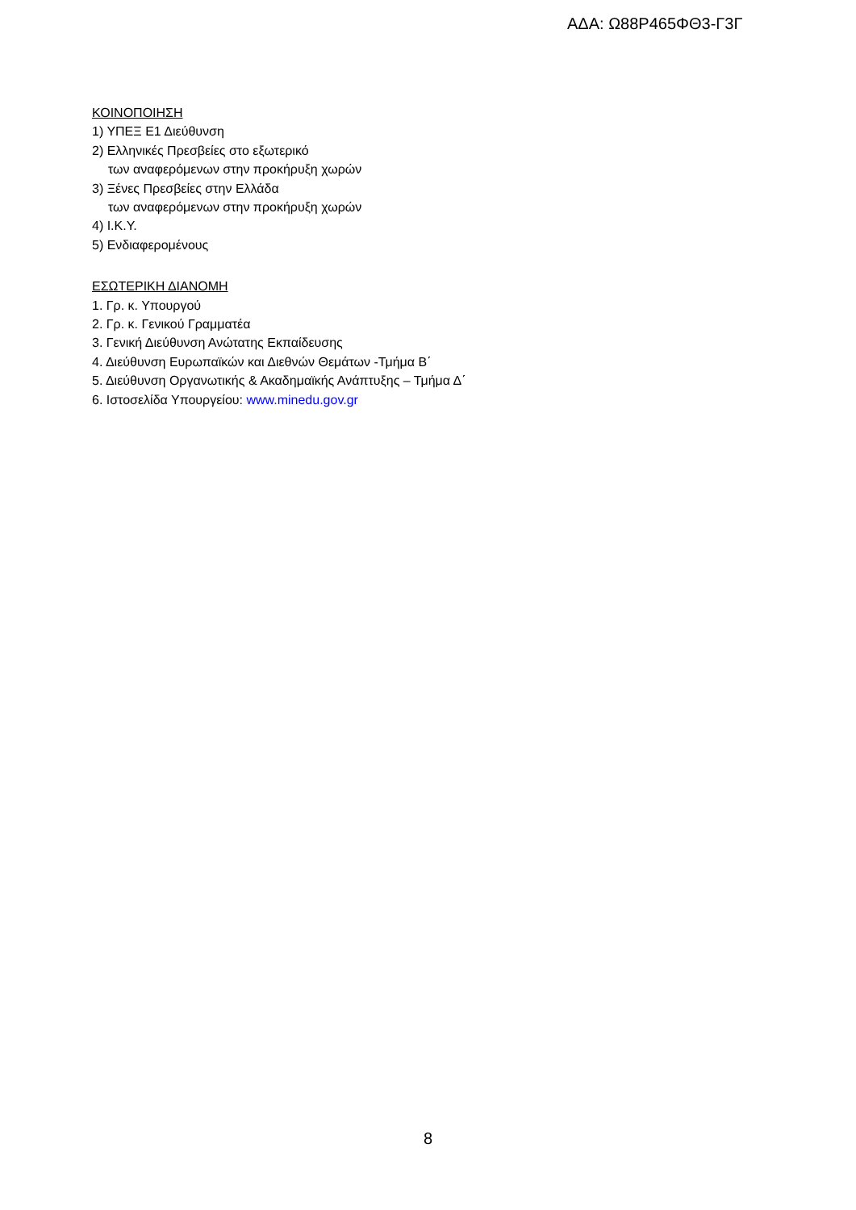ΑΔΑ: Ω88Ρ465ΦΘ3-Γ3Γ
ΚΟΙΝΟΠΟΙΗΣΗ
1) ΥΠΕΞ Ε1 Διεύθυνση
2) Ελληνικές Πρεσβείες στο εξωτερικό
των αναφερόμενων στην προκήρυξη χωρών
3) Ξένες Πρεσβείες στην Ελλάδα
των αναφερόμενων στην προκήρυξη χωρών
4) Ι.Κ.Υ.
5) Ενδιαφερομένους
ΕΣΩΤΕΡΙΚΗ ΔΙΑΝΟΜΗ
1. Γρ. κ. Υπουργού
2. Γρ. κ. Γενικού Γραμματέα
3. Γενική Διεύθυνση Ανώτατης Εκπαίδευσης
4. Διεύθυνση Ευρωπαϊκών και Διεθνών Θεμάτων -Τμήμα Β΄
5. Διεύθυνση Οργανωτικής & Ακαδημαϊκής Ανάπτυξης – Τμήμα Δ΄
6. Ιστοσελίδα Υπουργείου: www.minedu.gov.gr
8